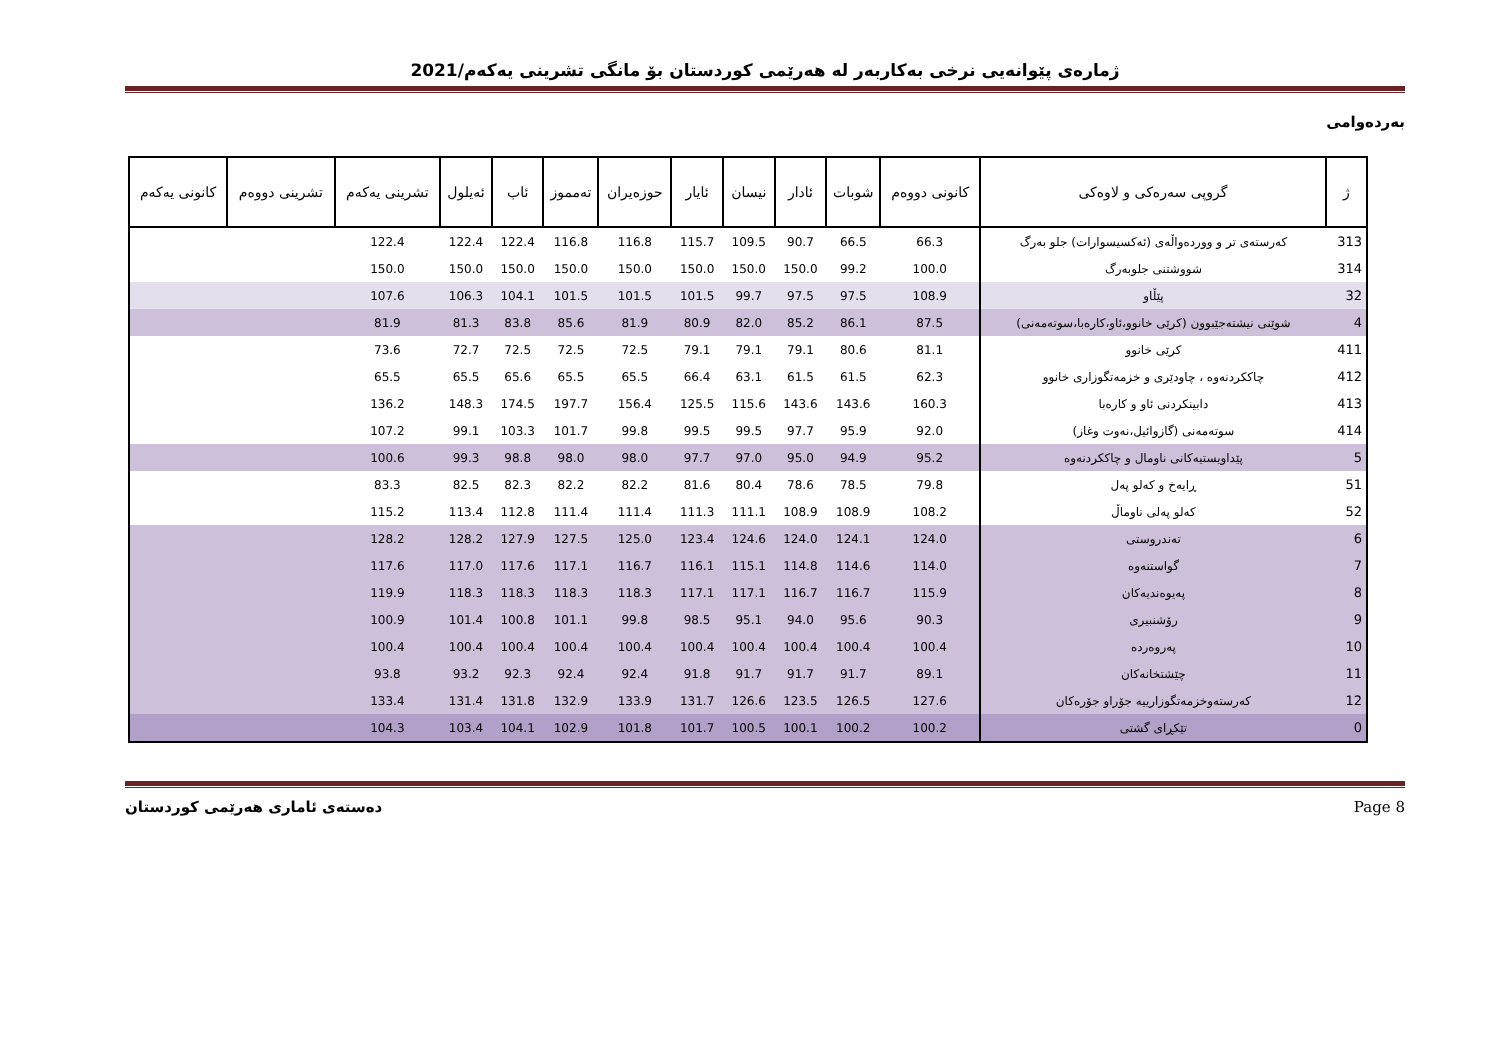ژمارەی پێوانەیی نرخی بەکاربەر لە هەرێمی کوردستان بۆ مانگی تشرینی یەکەم/2021
بەردەوامی
| ژ | گروپی سەرەکی و لاوەکی | کانونی دووەم | شوبات | ئادار | نیسان | ئایار | حوزەیران | تەمموز | ئاب | ئەیلول | تشرینی یەکەم | تشرینی دووەم | کانونی یەکەم |
| --- | --- | --- | --- | --- | --- | --- | --- | --- | --- | --- | --- | --- | --- |
| 313 | کەرستەی تر و ووردەواڵەی (ئەکسیسوارات) جلو بەرگ | 66.3 | 66.5 | 90.7 | 109.5 | 115.7 | 116.8 | 116.8 | 122.4 | 122.4 | 122.4 | | |
| 314 | شووشتنی جلوبەرگ | 100.0 | 99.2 | 150.0 | 150.0 | 150.0 | 150.0 | 150.0 | 150.0 | 150.0 | 150.0 | | |
| 32 | پێڵاو | 108.9 | 97.5 | 97.5 | 99.7 | 101.5 | 101.5 | 101.5 | 104.1 | 106.3 | 107.6 | | |
| 4 | شوێنی نیشتەجێبوون (کرێی خانوو،ئاو،کارەبا،سوتەمەنی) | 87.5 | 86.1 | 85.2 | 82.0 | 80.9 | 81.9 | 85.6 | 83.8 | 81.3 | 81.9 | | |
| 411 | کرێی خانوو | 81.1 | 80.6 | 79.1 | 79.1 | 79.1 | 72.5 | 72.5 | 72.5 | 72.7 | 73.6 | | |
| 412 | چاککردنەوە ، چاودێری و خزمەتگوزاری خانوو | 62.3 | 61.5 | 61.5 | 63.1 | 66.4 | 65.5 | 65.5 | 65.6 | 65.5 | 65.5 | | |
| 413 | دابینکردنی ئاو و کارەبا | 160.3 | 143.6 | 143.6 | 115.6 | 125.5 | 156.4 | 197.7 | 174.5 | 148.3 | 136.2 | | |
| 414 | سوتەمەنی (گازوائیل،نەوت وغاز) | 92.0 | 95.9 | 97.7 | 99.5 | 99.5 | 99.8 | 101.7 | 103.3 | 99.1 | 107.2 | | |
| 5 | پێداویستیەکانی ناومال و چاککردنەوە | 95.2 | 94.9 | 95.0 | 97.0 | 97.7 | 98.0 | 98.0 | 98.8 | 99.3 | 100.6 | | |
| 51 | ڕایەخ و کەلو پەل | 79.8 | 78.5 | 78.6 | 80.4 | 81.6 | 82.2 | 82.2 | 82.3 | 82.5 | 83.3 | | |
| 52 | کەلو پەلی ناوماڵ | 108.2 | 108.9 | 108.9 | 111.1 | 111.3 | 111.4 | 111.4 | 112.8 | 113.4 | 115.2 | | |
| 6 | تەندروستی | 124.0 | 124.1 | 124.0 | 124.6 | 123.4 | 125.0 | 127.5 | 127.9 | 128.2 | 128.2 | | |
| 7 | گواستنەوە | 114.0 | 114.6 | 114.8 | 115.1 | 116.1 | 116.7 | 117.1 | 117.6 | 117.0 | 117.6 | | |
| 8 | پەیوەندیەکان | 115.9 | 116.7 | 116.7 | 117.1 | 117.1 | 118.3 | 118.3 | 118.3 | 118.3 | 119.9 | | |
| 9 | رۆشنبیری | 90.3 | 95.6 | 94.0 | 95.1 | 98.5 | 99.8 | 101.1 | 100.8 | 101.4 | 100.9 | | |
| 10 | پەروەردە | 100.4 | 100.4 | 100.4 | 100.4 | 100.4 | 100.4 | 100.4 | 100.4 | 100.4 | 100.4 | | |
| 11 | چێشتخانەکان | 89.1 | 91.7 | 91.7 | 91.7 | 91.8 | 92.4 | 92.4 | 92.3 | 93.2 | 93.8 | | |
| 12 | کەرستەوخزمەتگوزارییە جۆراو جۆرەکان | 127.6 | 126.5 | 123.5 | 126.6 | 131.7 | 133.9 | 132.9 | 131.8 | 131.4 | 133.4 | | |
| 0 | تێکڕای گشتی | 100.2 | 100.2 | 100.1 | 100.5 | 101.7 | 101.8 | 102.9 | 104.1 | 103.4 | 104.3 | | |
دەستەی ئاماری هەرێمی کوردستان Page 8